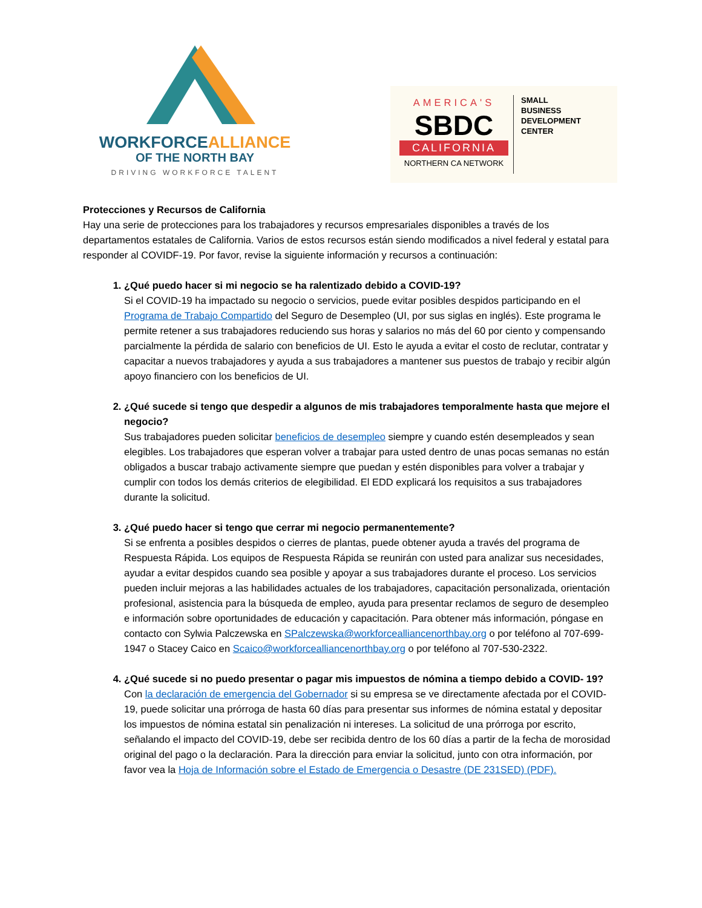WORKFORCEALLIANCE
OF THE NORTH BAY
DRIVING WORKFORCE TALENT
AMERICA'S
SBDC
CALIFORNIA
NORTHERN CA NETWORK
SMALL
BUSINESS
DEVELOPMENT
CENTER
Protecciones y Recursos de California
Hay una serie de protecciones para los trabajadores y recursos empresariales disponibles a través de los departamentos estatales de California. Varios de estos recursos están siendo modificados a nivel federal y estatal para responder al COVIDF-19. Por favor, revise la siguiente información y recursos a continuación:
1. ¿Qué puedo hacer si mi negocio se ha ralentizado debido a COVID-19?
Si el COVID-19 ha impactado su negocio o servicios, puede evitar posibles despidos participando en el Programa de Trabajo Compartido del Seguro de Desempleo (UI, por sus siglas en inglés). Este programa le permite retener a sus trabajadores reduciendo sus horas y salarios no más del 60 por ciento y compensando parcialmente la pérdida de salario con beneficios de UI. Esto le ayuda a evitar el costo de reclutar, contratar y capacitar a nuevos trabajadores y ayuda a sus trabajadores a mantener sus puestos de trabajo y recibir algún apoyo financiero con los beneficios de UI.
2. ¿Qué sucede si tengo que despedir a algunos de mis trabajadores temporalmente hasta que mejore el negocio?
Sus trabajadores pueden solicitar beneficios de desempleo siempre y cuando estén desempleados y sean elegibles. Los trabajadores que esperan volver a trabajar para usted dentro de unas pocas semanas no están obligados a buscar trabajo activamente siempre que puedan y estén disponibles para volver a trabajar y cumplir con todos los demás criterios de elegibilidad. El EDD explicará los requisitos a sus trabajadores durante la solicitud.
3. ¿Qué puedo hacer si tengo que cerrar mi negocio permanentemente?
Si se enfrenta a posibles despidos o cierres de plantas, puede obtener ayuda a través del programa de Respuesta Rápida. Los equipos de Respuesta Rápida se reunirán con usted para analizar sus necesidades, ayudar a evitar despidos cuando sea posible y apoyar a sus trabajadores durante el proceso. Los servicios pueden incluir mejoras a las habilidades actuales de los trabajadores, capacitación personalizada, orientación profesional, asistencia para la búsqueda de empleo, ayuda para presentar reclamos de seguro de desempleo e información sobre oportunidades de educación y capacitación. Para obtener más información, póngase en contacto con Sylwia Palczewska en SPalczewska@workforcealliancenorthbay.org o por teléfono al 707-699-1947 o Stacey Caico en Scaico@workforcealliancenorthbay.org o por teléfono al 707-530-2322.
4. ¿Qué sucede si no puedo presentar o pagar mis impuestos de nómina a tiempo debido a COVID- 19?
Con la declaración de emergencia del Gobernador si su empresa se ve directamente afectada por el COVID-19, puede solicitar una prórroga de hasta 60 días para presentar sus informes de nómina estatal y depositar los impuestos de nómina estatal sin penalización ni intereses. La solicitud de una prórroga por escrito, señalando el impacto del COVID-19, debe ser recibida dentro de los 60 días a partir de la fecha de morosidad original del pago o la declaración. Para la dirección para enviar la solicitud, junto con otra información, por favor vea la Hoja de Información sobre el Estado de Emergencia o Desastre (DE 231SED) (PDF).